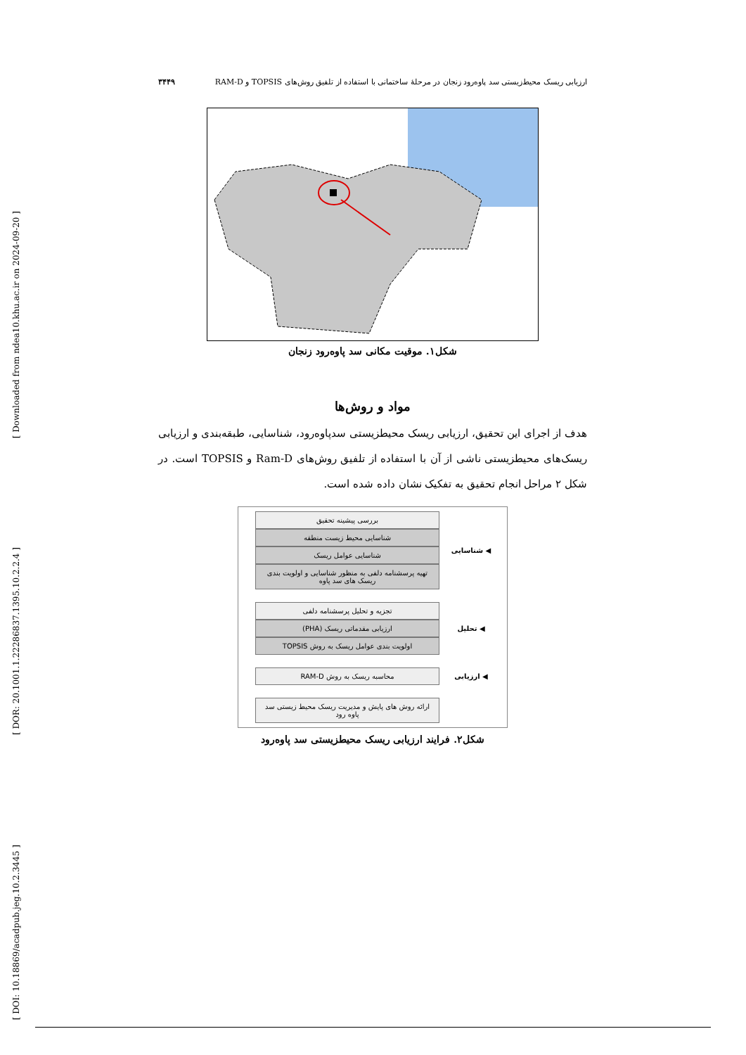[ Downloaded from ndea10.khu.ac.ir on 2024-09-20 ]
[ DOR: 20.1001.1.22286837.1395.10.2.2.4 ]
[ DOI: 10.18869/acadpub.jeg.10.2.3445 ]
ارزیابی ریسک محیط‌زیستی سد پاوه‌رود زنجان در مرحلهٔ ساختمانی با استفاده از تلفیق روش‌های TOPSIS و RAM-D ۳۴۴۹
شکل۱. موقیت مکانی سد پاوه‌رود زنجان
مواد و روش‌ها
هدف از اجرای این تحقیق، ارزیابی ریسک محیطزیستی سدپاوه‌رود، شناسایی، طبقه‌بندی و ارزیابی ریسک‌های محیطزیستی ناشی از آن با استفاده از تلفیق روش‌های Ram-D و TOPSIS است. در شکل ۲ مراحل انجام تحقیق به تفکیک نشان داده شده است.
◀ شناسایی
بررسی پیشینه تحقیق
شناسایی محیط زیست منطقه
شناسایی عوامل ریسک
تهیه پرسشنامه دلفی به منظور شناسایی و اولویت بندی ریسک های سد پاوه
◀ تحلیل
تجزیه و تحلیل پرسشنامه دلفی
ارزیابی مقدماتی ریسک (PHA)
اولویت بندی عوامل ریسک به روش TOPSIS
◀ ارزیابی
محاسبه ریسک به روش RAM-D
ارائه روش های پایش و مدیریت ریسک محیط زیستی سد پاوه رود
شکل۲. فرایند ارزیابی ریسک محیطزیستی سد پاوه‌رود